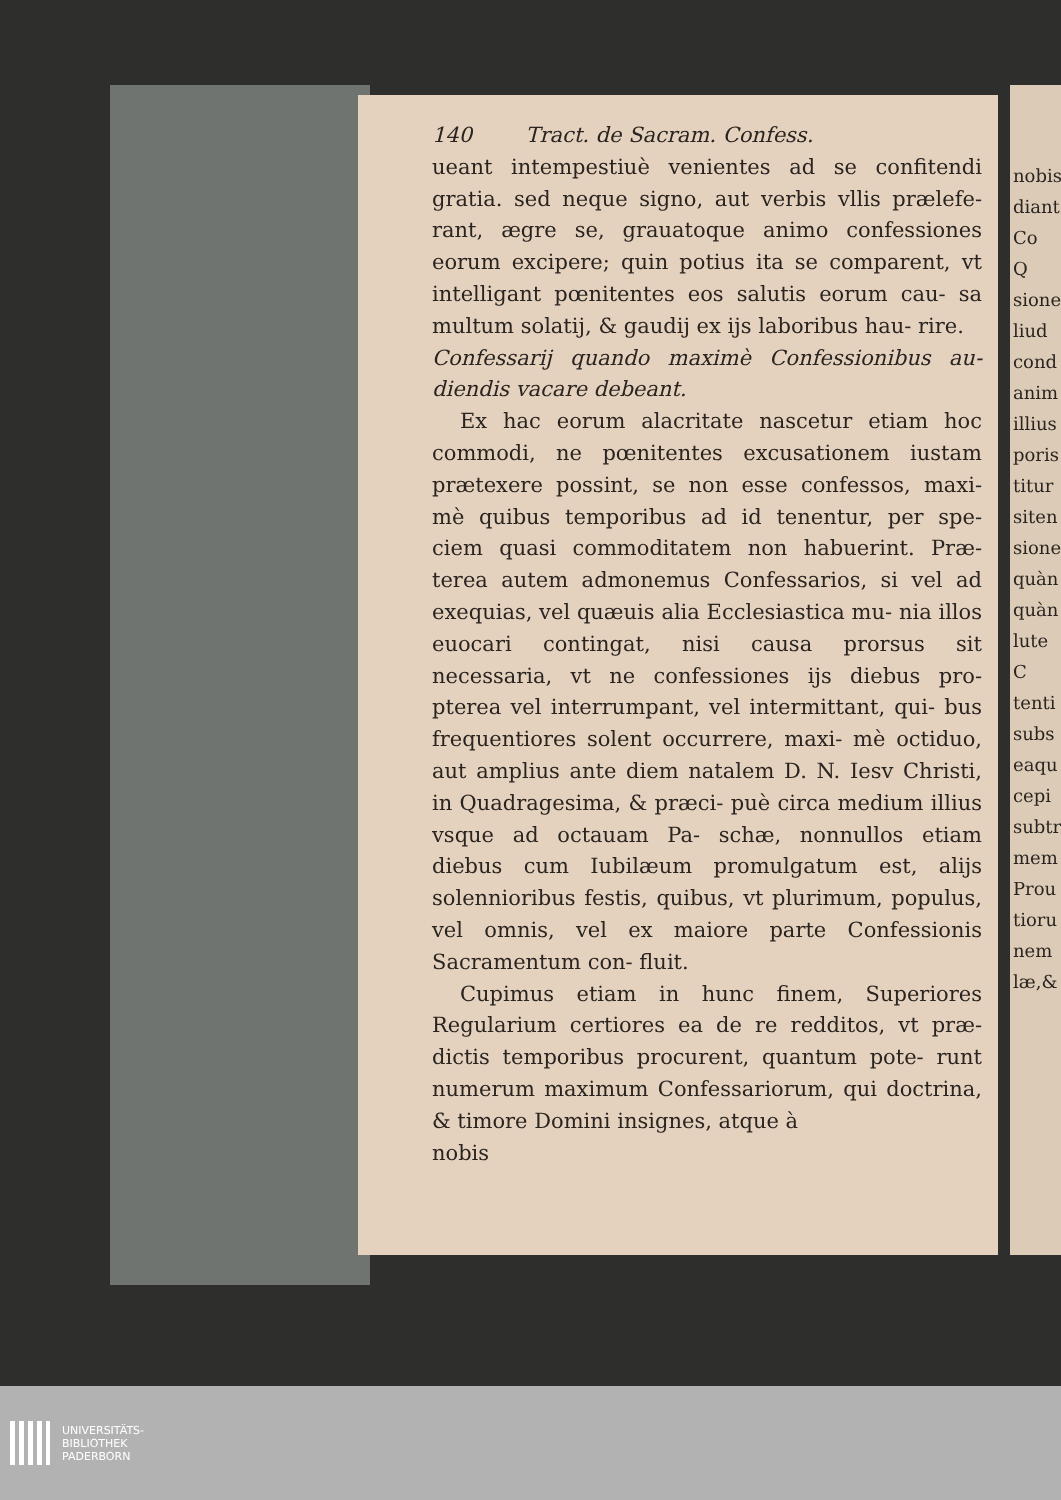140 Tract. de Sacram. Confess.
ueant intempestiuè venientes ad se confitendi gratia. sed neque signo, aut verbis vllis prælefe- rant, ægre se, grauatoque animo confessiones eorum excipere; quin potius ita se comparent, vt intelligant pœnitentes eos salutis eorum cau- sa multum solatij, & gaudij ex ijs laboribus hau- rire.
Confessarij quando maximè Confessionibus au- diendis vacare debeant.
Ex hac eorum alacritate nascetur etiam hoc commodi, ne pœnitentes excusationem iustam prætexere possint, se non esse confessos, maxi- mè quibus temporibus ad id tenentur, per spe- ciem quasi commoditatem non habuerint. Præ- terea autem admonemus Confessarios, si vel ad exequias, vel quæuis alia Ecclesiastica mu- nia illos euocari contingat, nisi causa prorsus sit necessaria, vt ne confessiones ijs diebus pro- pterea vel interrumpant, vel intermittant, qui- bus frequentiores solent occurrere, maxi- mè octiduo, aut amplius ante diem natalem D. N. Iesv Christi, in Quadragesima, & præci- puè circa medium illius vsque ad octauam Pa- schæ, nonnullos etiam diebus cum Iubilæum promulgatum est, alijs solennioribus festis, quibus, vt plurimum, populus, vel omnis, vel ex maiore parte Confessionis Sacramentum con- fluit.
Cupimus etiam in hunc finem, Superiores Regularium certiores ea de re redditos, vt præ- dictis temporibus procurent, quantum pote- runt numerum maximum Confessariorum, qui doctrina, & timore Domini insignes, atque à
nobis
nobis
diant
Co
Q
sione
liud
cond
anim
illius
poris
titur
siten
sione
quàn
quàn
lute
C
tenti
subs
eaqu
cepi
subtr
mem
Prou
tioru
nem
læ,&
UNIVERSITÄTS-
BIBLIOTHEK
PADERBORN